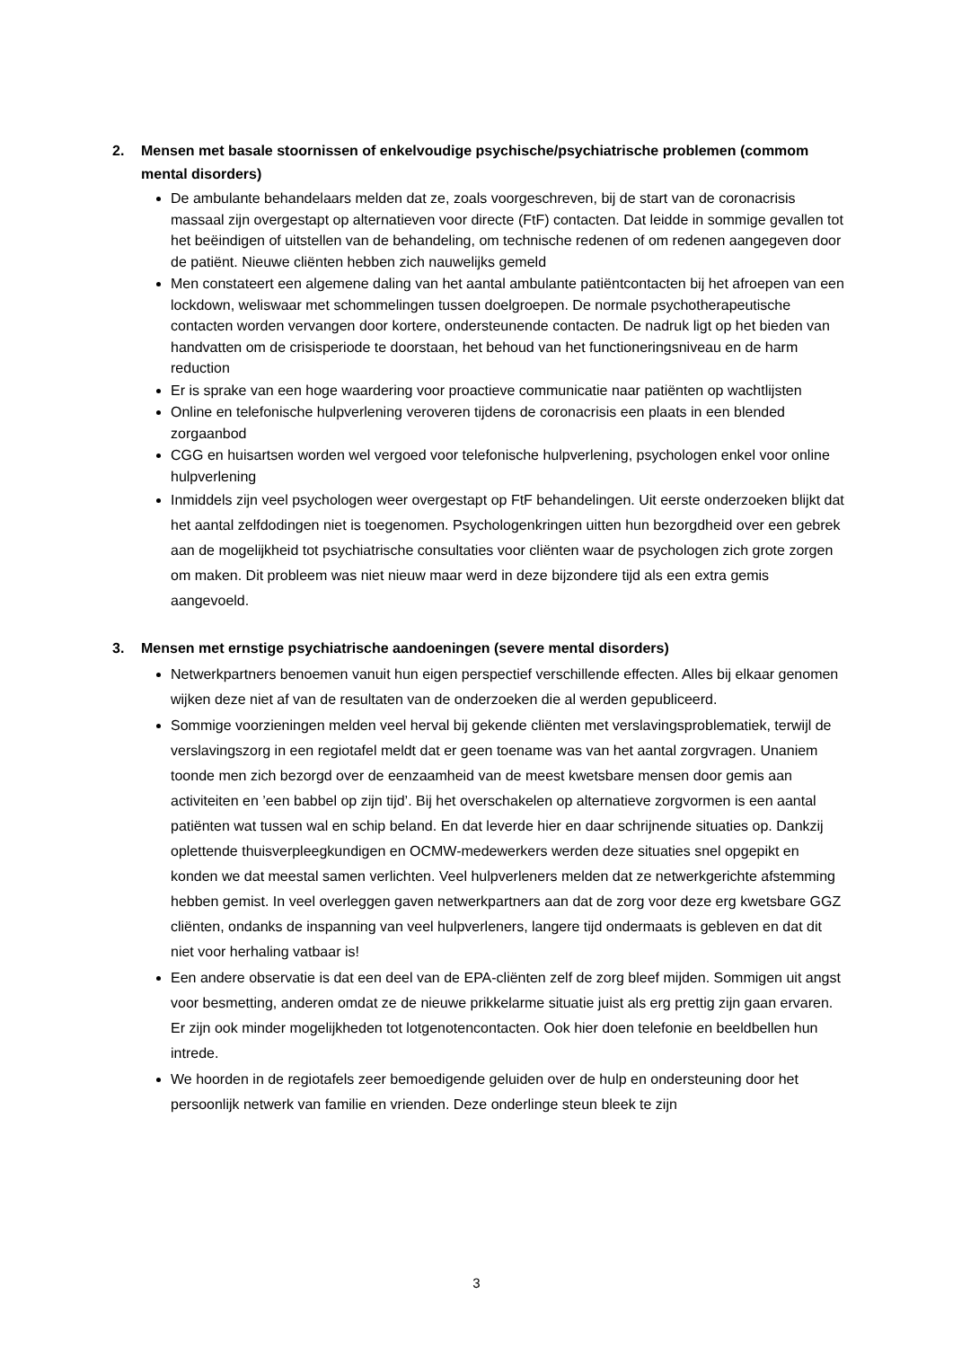2. Mensen met basale stoornissen of enkelvoudige psychische/psychiatrische problemen (commom mental disorders)
De ambulante behandelaars melden dat ze, zoals voorgeschreven, bij de start van de coronacrisis massaal zijn overgestapt op alternatieven voor directe (FtF) contacten. Dat leidde in sommige gevallen tot het beëindigen of uitstellen van de behandeling, om technische redenen of om redenen aangegeven door de patiënt. Nieuwe cliënten hebben zich nauwelijks gemeld
Men constateert een algemene daling van het aantal ambulante patiëntcontacten bij het afroepen van een lockdown, weliswaar met schommelingen tussen doelgroepen. De normale psychotherapeutische contacten worden vervangen door kortere, ondersteunende contacten. De nadruk ligt op het bieden van handvatten om de crisisperiode te doorstaan, het behoud van het functioneringsniveau en de harm reduction
Er is sprake van een hoge waardering voor proactieve communicatie naar patiënten op wachtlijsten
Online en telefonische hulpverlening veroveren tijdens de coronacrisis een plaats in een blended zorgaanbod
CGG en huisartsen worden wel vergoed voor telefonische hulpverlening, psychologen enkel voor online hulpverlening
Inmiddels zijn veel psychologen weer overgestapt op FtF behandelingen. Uit eerste onderzoeken blijkt dat het aantal zelfdodingen niet is toegenomen. Psychologenkringen uitten hun bezorgdheid over een gebrek aan de mogelijkheid tot psychiatrische consultaties voor cliënten waar de psychologen zich grote zorgen om maken. Dit probleem was niet nieuw maar werd in deze bijzondere tijd als een extra gemis aangevoeld.
3. Mensen met ernstige psychiatrische aandoeningen (severe mental disorders)
Netwerkpartners benoemen vanuit hun eigen perspectief verschillende effecten. Alles bij elkaar genomen wijken deze niet af van de resultaten van de onderzoeken die al werden gepubliceerd.
Sommige voorzieningen melden veel herval bij gekende cliënten met verslavingsproblematiek, terwijl de verslavingszorg in een regiotafel meldt dat er geen toename was van het aantal zorgvragen. Unaniem toonde men zich bezorgd over de eenzaamheid van de meest kwetsbare mensen door gemis aan activiteiten en ’een babbel op zijn tijd’. Bij het overschakelen op alternatieve zorgvormen is een aantal patiënten wat tussen wal en schip beland. En dat leverde hier en daar schrijnende situaties op. Dankzij oplettende thuisverpleegkundigen en OCMW-medewerkers werden deze situaties snel opgepikt en konden we dat meestal samen verlichten. Veel hulpverleners melden dat ze netwerkgerichte afstemming hebben gemist. In veel overleggen gaven netwerkpartners aan dat de zorg voor deze erg kwetsbare GGZ cliënten, ondanks de inspanning van veel hulpverleners, langere tijd ondermaats is gebleven en dat dit niet voor herhaling vatbaar is!
Een andere observatie is dat een deel van de EPA-cliënten zelf de zorg bleef mijden. Sommigen uit angst voor besmetting, anderen omdat ze de nieuwe prikkelarme situatie juist als erg prettig zijn gaan ervaren. Er zijn ook minder mogelijkheden tot lotgenotencontacten. Ook hier doen telefonie en beeldbellen hun intrede.
We hoorden in de regiotafels zeer bemoedigende geluiden over de hulp en ondersteuning door het persoonlijk netwerk van familie en vrienden. Deze onderlinge steun bleek te zijn
3